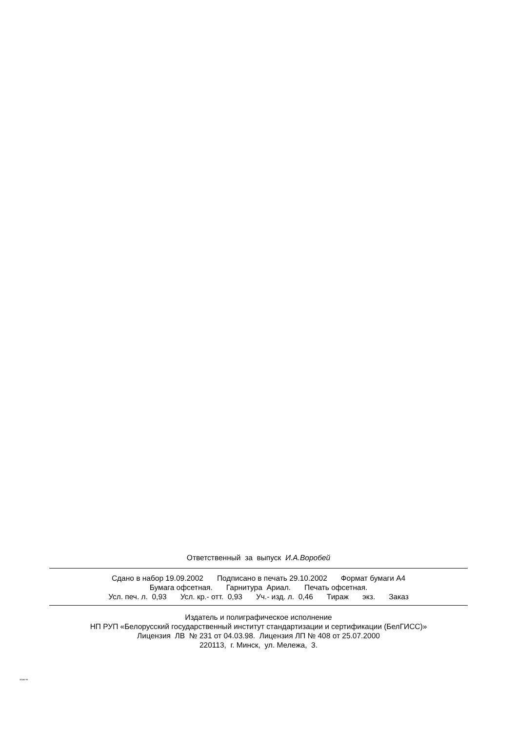Ответственный за выпуск И.А.Воробей
Сдано в набор 19.09.2002 Подписано в печать 29.10.2002 Формат бумаги А4
Бумага офсетная. Гарнитура Ариал. Печать офсетная.
Усл. печ. л. 0,93 Усл. кр.- отт. 0,93 Уч.- изд. л. 0,46 Тираж экз. Заказ
Издатель и полиграфическое исполнение
НП РУП «Белорусский государственный институт стандартизации и сертификации (БелГИСС)»
Лицензия ЛВ № 231 от 04.03.98. Лицензия ЛП № 408 от 25.07.2000
220113, г. Минск, ул. Мележа, 3.
30645-99